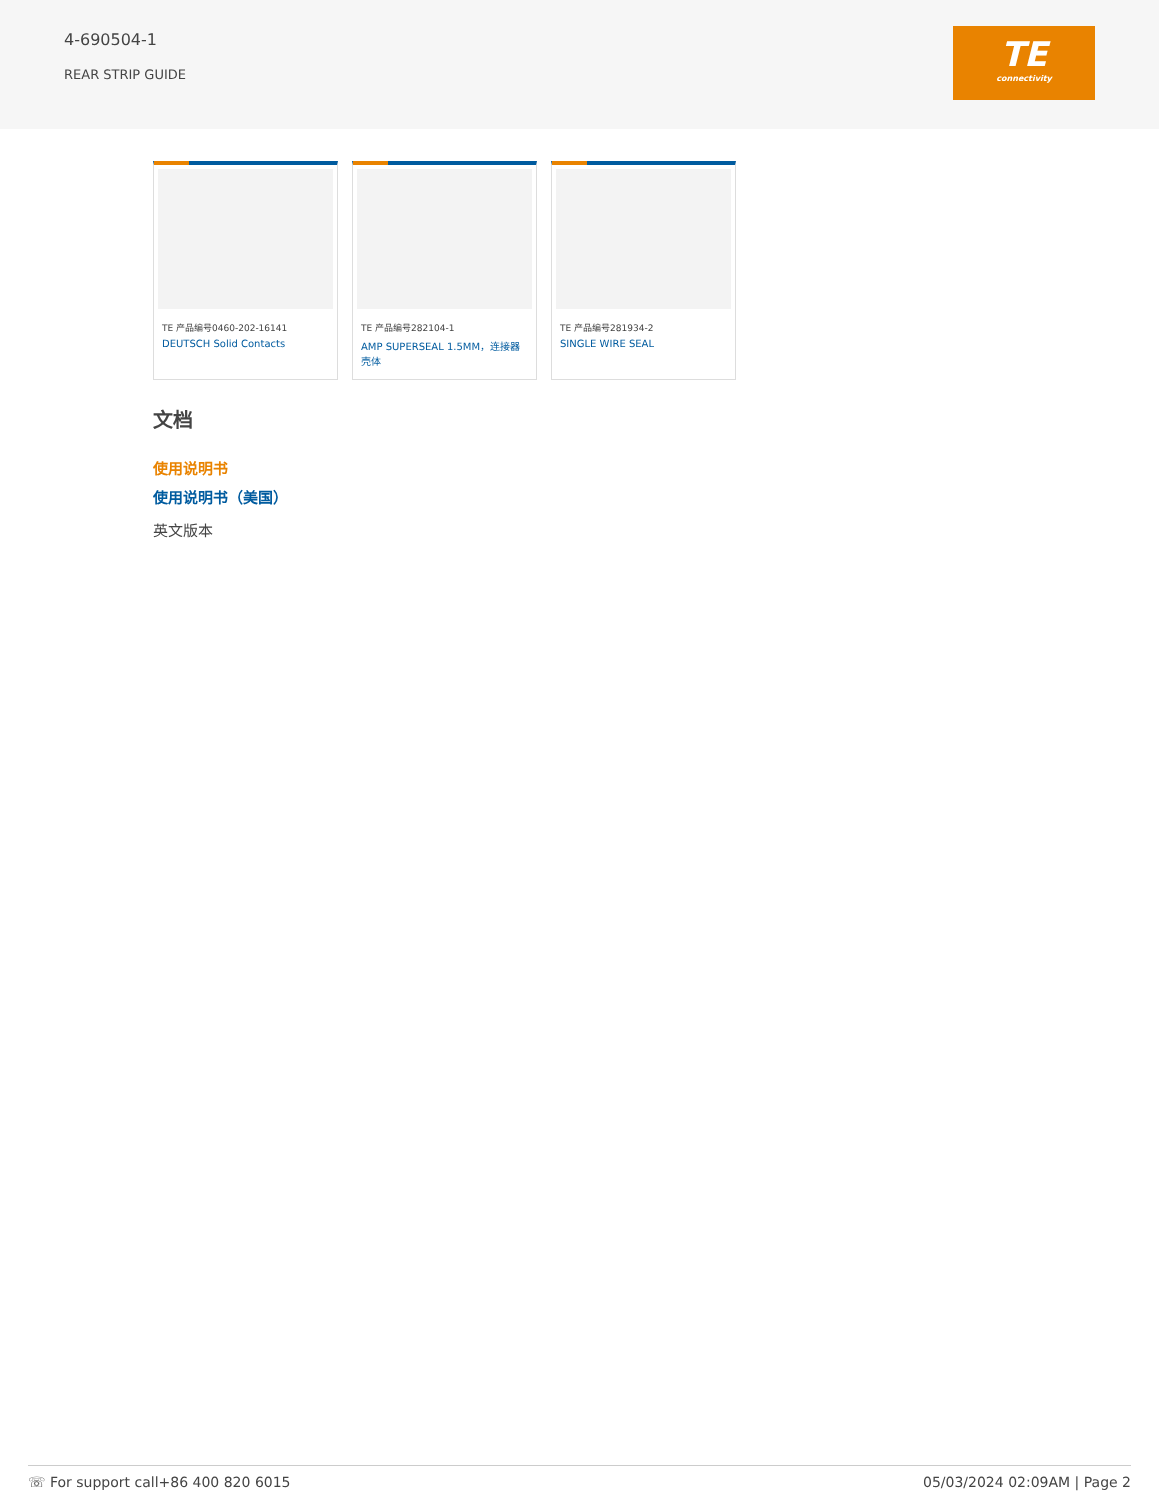4-690504-1
REAR STRIP GUIDE
TE
connectivity
TE 产品编号0460-202-16141
DEUTSCH Solid Contacts
TE 产品编号282104-1
AMP SUPERSEAL 1.5MM，连接器壳体
TE 产品编号281934-2
SINGLE WIRE SEAL
文档
使用说明书
使用说明书（美国）
英文版本
☏ For support call+86 400 820 6015 05/03/2024 02:09AM | Page 2